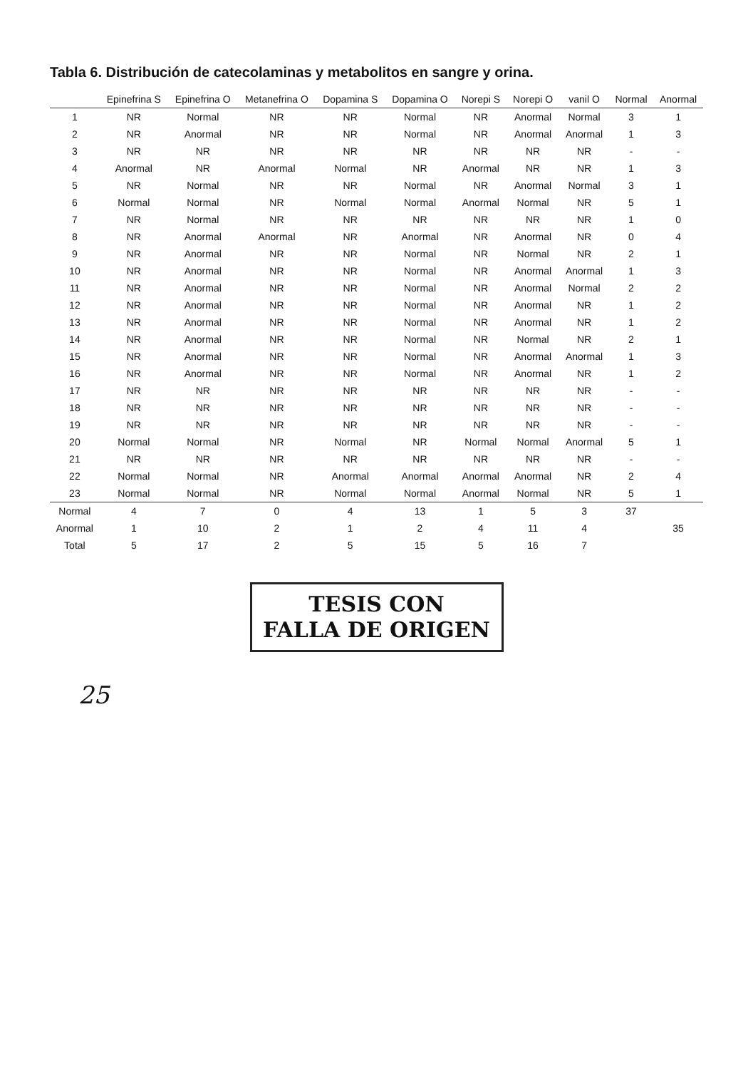Tabla 6. Distribución de catecolaminas y metabolitos en sangre y orina.
| | Epinefrina S | Epinefrina O | Metanefrina O | Dopamina S | Dopamina O | Norepi S | Norepi O | vanil O | Normal | Anormal |
| --- | --- | --- | --- | --- | --- | --- | --- | --- | --- | --- |
| 1 | NR | Normal | NR | NR | Normal | NR | Anormal | Normal | 3 | 1 |
| 2 | NR | Anormal | NR | NR | Normal | NR | Anormal | Anormal | 1 | 3 |
| 3 | NR | NR | NR | NR | NR | NR | NR | NR | - | - |
| 4 | Anormal | NR | Anormal | Normal | NR | Anormal | NR | NR | 1 | 3 |
| 5 | NR | Normal | NR | NR | Normal | NR | Anormal | Normal | 3 | 1 |
| 6 | Normal | Normal | NR | Normal | Normal | Anormal | Normal | NR | 5 | 1 |
| 7 | NR | Normal | NR | NR | NR | NR | NR | NR | 1 | 0 |
| 8 | NR | Anormal | Anormal | NR | Anormal | NR | Anormal | NR | 0 | 4 |
| 9 | NR | Anormal | NR | NR | Normal | NR | Normal | NR | 2 | 1 |
| 10 | NR | Anormal | NR | NR | Normal | NR | Anormal | Anormal | 1 | 3 |
| 11 | NR | Anormal | NR | NR | Normal | NR | Anormal | Normal | 2 | 2 |
| 12 | NR | Anormal | NR | NR | Normal | NR | Anormal | NR | 1 | 2 |
| 13 | NR | Anormal | NR | NR | Normal | NR | Anormal | NR | 1 | 2 |
| 14 | NR | Anormal | NR | NR | Normal | NR | Normal | NR | 2 | 1 |
| 15 | NR | Anormal | NR | NR | Normal | NR | Anormal | Anormal | 1 | 3 |
| 16 | NR | Anormal | NR | NR | Normal | NR | Anormal | NR | 1 | 2 |
| 17 | NR | NR | NR | NR | NR | NR | NR | NR | - | - |
| 18 | NR | NR | NR | NR | NR | NR | NR | NR | - | - |
| 19 | NR | NR | NR | NR | NR | NR | NR | NR | - | - |
| 20 | Normal | Normal | NR | Normal | NR | Normal | Normal | Anormal | 5 | 1 |
| 21 | NR | NR | NR | NR | NR | NR | NR | NR | - | - |
| 22 | Normal | Normal | NR | Anormal | Anormal | Anormal | Anormal | NR | 2 | 4 |
| 23 | Normal | Normal | NR | Normal | Normal | Anormal | Normal | NR | 5 | 1 |
| Normal | 4 | 7 | 0 | 4 | 13 | 1 | 5 | 3 | 37 | |
| Anormal | 1 | 10 | 2 | 1 | 2 | 4 | 11 | 4 | | 35 |
| Total | 5 | 17 | 2 | 5 | 15 | 5 | 16 | 7 | | |
TESIS CON
FALLA DE ORIGEN
25